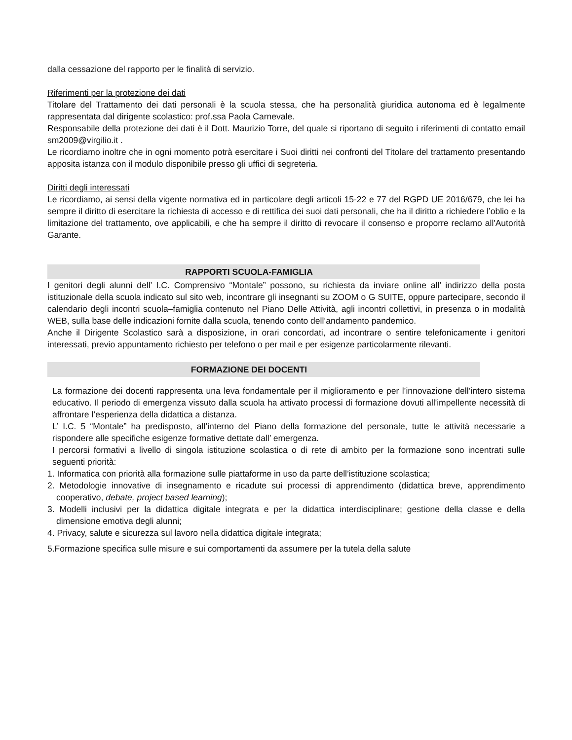dalla cessazione del rapporto per le finalità di servizio.
Riferimenti per la protezione dei dati
Titolare del Trattamento dei dati personali è la scuola stessa, che ha personalità giuridica autonoma ed è legalmente rappresentata dal dirigente scolastico: prof.ssa Paola Carnevale.
Responsabile della protezione dei dati è il Dott. Maurizio Torre, del quale si riportano di seguito i riferimenti di contatto email sm2009@virgilio.it .
Le ricordiamo inoltre che in ogni momento potrà esercitare i Suoi diritti nei confronti del Titolare del trattamento presentando apposita istanza con il modulo disponibile presso gli uffici di segreteria.
Diritti degli interessati
Le ricordiamo, ai sensi della vigente normativa ed in particolare degli articoli 15-22 e 77 del RGPD UE 2016/679, che lei ha sempre il diritto di esercitare la richiesta di accesso e di rettifica dei suoi dati personali, che ha il diritto a richiedere l’oblio e la limitazione del trattamento, ove applicabili, e che ha sempre il diritto di revocare il consenso e proporre reclamo all'Autorità Garante.
RAPPORTI SCUOLA-FAMIGLIA
I genitori degli alunni dell’ I.C. Comprensivo “Montale” possono, su richiesta da inviare online all’ indirizzo della posta istituzionale della scuola indicato sul sito web, incontrare gli insegnanti su ZOOM o G SUITE, oppure partecipare, secondo il calendario degli incontri scuola–famiglia contenuto nel Piano Delle Attività, agli incontri collettivi, in presenza o in modalità WEB, sulla base delle indicazioni fornite dalla scuola, tenendo conto dell’andamento pandemico.
Anche il Dirigente Scolastico sarà a disposizione, in orari concordati, ad incontrare o sentire telefonicamente i genitori interessati, previo appuntamento richiesto per telefono o per mail e per esigenze particolarmente rilevanti.
FORMAZIONE DEI DOCENTI
La formazione dei docenti rappresenta una leva fondamentale per il miglioramento e per l’innovazione dell’intero sistema educativo. Il periodo di emergenza vissuto dalla scuola ha attivato processi di formazione dovuti all'impellente necessità di affrontare l’esperienza della didattica a distanza.
L’ I.C. 5 “Montale” ha predisposto, all’interno del Piano della formazione del personale, tutte le attività necessarie a rispondere alle specifiche esigenze formative dettate dall’ emergenza.
I percorsi formativi a livello di singola istituzione scolastica o di rete di ambito per la formazione sono incentrati sulle seguenti priorità:
1. Informatica con priorità alla formazione sulle piattaforme in uso da parte dell’istituzione scolastica;
2. Metodologie innovative di insegnamento e ricadute sui processi di apprendimento (didattica breve, apprendimento cooperativo, debate, project based learning);
3. Modelli inclusivi per la didattica digitale integrata e per la didattica interdisciplinare; gestione della classe e della dimensione emotiva degli alunni;
4. Privacy, salute e sicurezza sul lavoro nella didattica digitale integrata;
5.Formazione specifica sulle misure e sui comportamenti da assumere per la tutela della salute